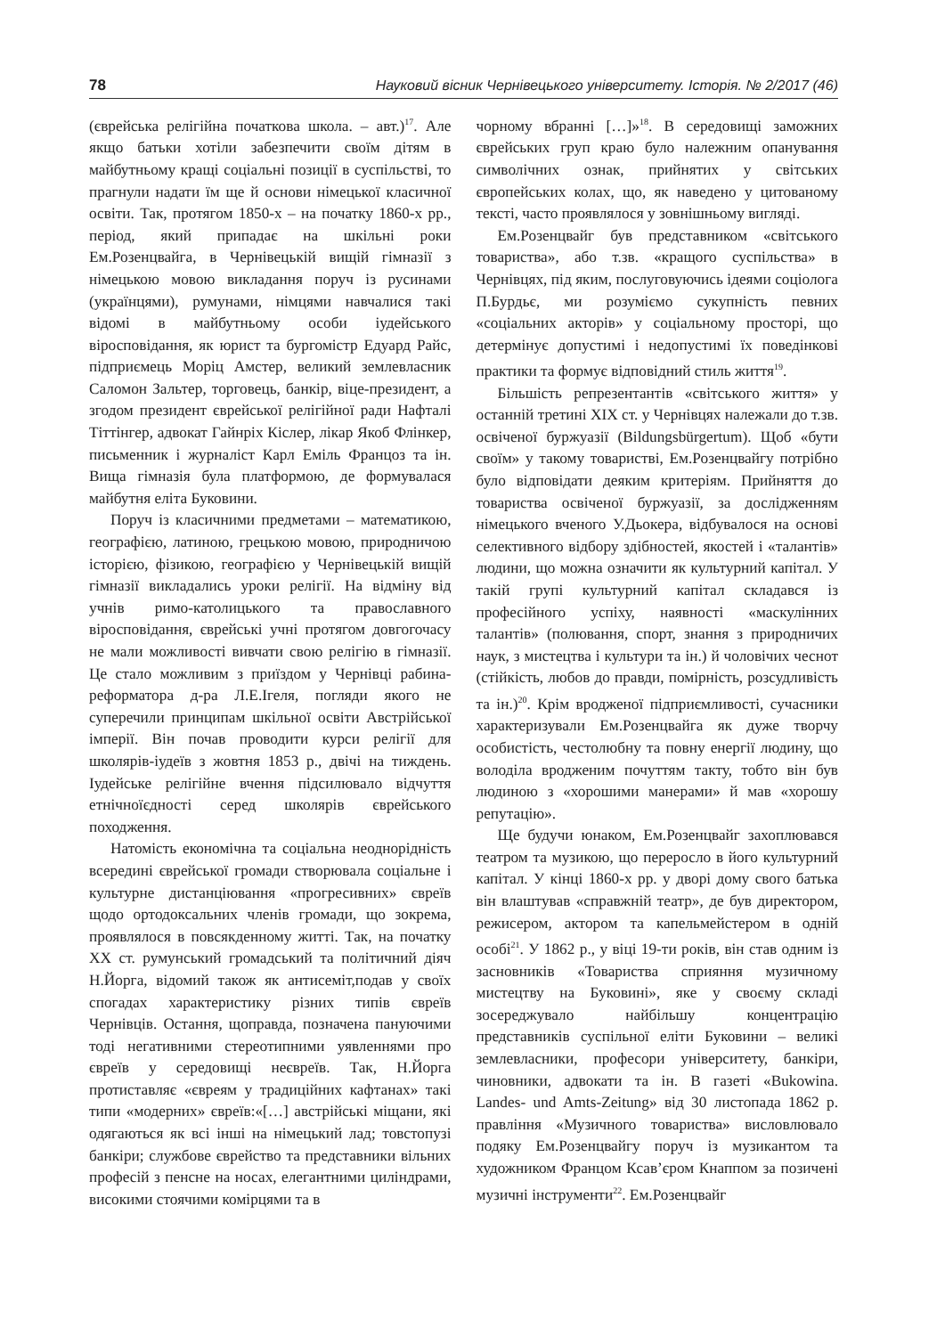78 Науковий вісник Чернівецького університету. Історія. № 2/2017 (46)
(єврейська релігійна початкова школа. – авт.)<sup>17</sup>. Але якщо батьки хотіли забезпечити своїм дітям в майбутньому кращі соціальні позиції в суспільстві, то прагнули надати їм ще й основи німецької класичної освіти. Так, протягом 1850-х – на початку 1860-х рр., період, який припадає на шкільні роки Ем.Розенцвайга, в Чернівецькій вищій гімназії з німецькою мовою викладання поруч із русинами (українцями), румунами, німцями навчалися такі відомі в майбутньому особи іудейського віросповідання, як юрист та бургомістр Едуард Райс, підприємець Моріц Амстер, великий землевласник Саломон Зальтер, торговець, банкір, віце-президент, а згодом президент єврейської релігійної ради Нафталі Тіттінгер, адвокат Гайнріх Кіслер, лікар Якоб Флінкер, письменник і журналіст Карл Еміль Францоз та ін. Вища гімназія була платформою, де формувалася майбутня еліта Буковини.
Поруч із класичними предметами – математикою, географією, латиною, грецькою мовою, природничою історією, фізикою, географією у Чернівецькій вищій гімназії викладались уроки релігії. На відміну від учнів римо-католицького та православного віросповідання, єврейські учні протягом довгогочасу не мали можливості вивчати свою релігію в гімназії. Це стало можливим з приїздом у Чернівці рабина-реформатора д-ра Л.Е.Ігеля, погляди якого не суперечили принципам шкільної освіти Австрійської імперії. Він почав проводити курси релігії для школярів-іудеїв з жовтня 1853 р., двічі на тиждень. Іудейське релігійне вчення підсилювало відчуття етнічноїєдності серед школярів єврейського походження.
Натомість економічна та соціальна неоднорідність всередині єврейської громади створювала соціальне і культурне дистанціювання «прогресивних» євреїв щодо ортодоксальних членів громади, що зокрема, проявлялося в повсякденному житті. Так, на початку XX ст. румунський громадський та політичний діяч Н.Йорга, відомий також як антисеміт,подав у своїх спогадах характеристику різних типів євреїв Чернівців. Остання, щоправда, позначена пануючими тоді негативними стереотипними уявленнями про євреїв у середовищі неєвреїв. Так, Н.Йорга протиставляє «євреям у традиційних кафтанах» такі типи «модерних» євреїв:«[…] австрійські міщани, які одягаються як всі інші на німецький лад; товстопузі банкіри; службове єврейство та представники вільних професій з пенсне на носах, елегантними циліндрами, високими стоячими комірцями та в
чорному вбранні […]»<sup>18</sup>. В середовищі заможних єврейських груп краю було належним опанування символічних ознак, прийнятих у світських європейських колах, що, як наведено у цитованому тексті, часто проявлялося у зовнішньому вигляді.
Ем.Розенцвайг був представником «світського товариства», або т.зв. «кращого суспільства» в Чернівцях, під яким, послуговуючись ідеями соціолога П.Бурдьє, ми розуміємо сукупність певних «соціальних акторів» у соціальному просторі, що детермінує допустимі і недопустимі їх поведінкові практики та формує відповідний стиль життя<sup>19</sup>.
Більшість репрезентантів «світського життя» у останній третині XIX ст. у Чернівцях належали до т.зв. освіченої буржуазії (Bildungsbürgertum). Щоб «бути своїм» у такому товаристві, Ем.Розенцвайгу потрібно було відповідати деяким критеріям. Прийняття до товариства освіченої буржуазії, за дослідженням німецького вченого У.Дьокера, відбувалося на основі селективного відбору здібностей, якостей і «талантів» людини, що можна означити як культурний капітал. У такій групі культурний капітал складався із професійного успіху, наявності «маскулінних талантів» (полювання, спорт, знання з природничих наук, з мистецтва і культури та ін.) й чоловічих чеснот (стійкість, любов до правди, помірність, розсудливість та ін.)<sup>20</sup>. Крім вродженої підприємливості, сучасники характеризували Ем.Розенцвайга як дуже творчу особистість, честолюбну та повну енергії людину, що володіла вродженим почуттям такту, тобто він був людиною з «хорошими манерами» й мав «хорошу репутацію».
Ще будучи юнаком, Ем.Розенцвайг захоплювався театром та музикою, що переросло в його культурний капітал. У кінці 1860-х рр. у дворі дому свого батька він влаштував «справжній театр», де був директором, режисером, актором та капельмейстером в одній особі<sup>21</sup>. У 1862 р., у віці 19-ти років, він став одним із засновників «Товариства сприяння музичному мистецтву на Буковині», яке у своєму складі зосереджувало найбільшу концентрацію представників суспільної еліти Буковини – великі землевласники, професори університету, банкіри, чиновники, адвокати та ін. В газеті «Bukowina. Landes- und Amts-Zeitung» від 30 листопада 1862 р. правління «Музичного товариства» висловлювало подяку Ем.Розенцвайгу поруч із музикантом та художником Францом Ксав’єром Кнаппом за позичені музичні інструменти<sup>22</sup>. Ем.Розенцвайг